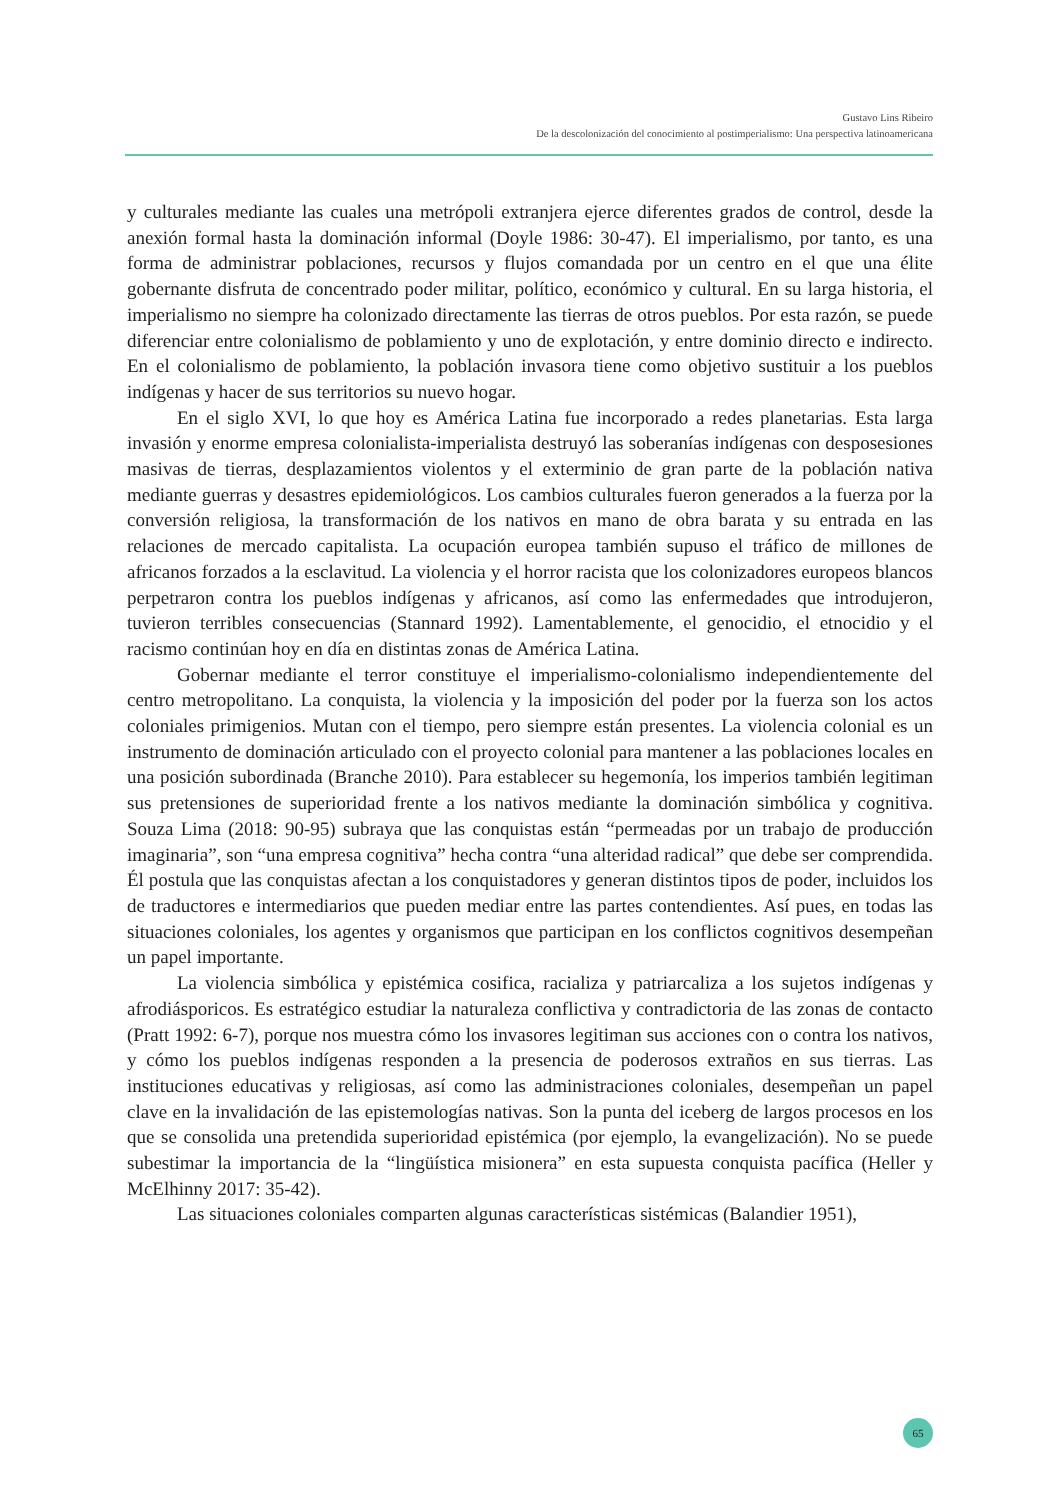Gustavo Lins Ribeiro
De la descolonización del conocimiento al postimperialismo: Una perspectiva latinoamericana
y culturales mediante las cuales una metrópoli extranjera ejerce diferentes grados de control, desde la anexión formal hasta la dominación informal (Doyle 1986: 30-47). El imperialismo, por tanto, es una forma de administrar poblaciones, recursos y flujos comandada por un centro en el que una élite gobernante disfruta de concentrado poder militar, político, económico y cultural. En su larga historia, el imperialismo no siempre ha colonizado directamente las tierras de otros pueblos. Por esta razón, se puede diferenciar entre colonialismo de poblamiento y uno de explotación, y entre dominio directo e indirecto. En el colonialismo de poblamiento, la población invasora tiene como objetivo sustituir a los pueblos indígenas y hacer de sus territorios su nuevo hogar.
En el siglo XVI, lo que hoy es América Latina fue incorporado a redes planetarias. Esta larga invasión y enorme empresa colonialista-imperialista destruyó las soberanías indígenas con desposesiones masivas de tierras, desplazamientos violentos y el exterminio de gran parte de la población nativa mediante guerras y desastres epidemiológicos. Los cambios culturales fueron generados a la fuerza por la conversión religiosa, la transformación de los nativos en mano de obra barata y su entrada en las relaciones de mercado capitalista. La ocupación europea también supuso el tráfico de millones de africanos forzados a la esclavitud. La violencia y el horror racista que los colonizadores europeos blancos perpetraron contra los pueblos indígenas y africanos, así como las enfermedades que introdujeron, tuvieron terribles consecuencias (Stannard 1992). Lamentablemente, el genocidio, el etnocidio y el racismo continúan hoy en día en distintas zonas de América Latina.
Gobernar mediante el terror constituye el imperialismo-colonialismo independientemente del centro metropolitano. La conquista, la violencia y la imposición del poder por la fuerza son los actos coloniales primigenios. Mutan con el tiempo, pero siempre están presentes. La violencia colonial es un instrumento de dominación articulado con el proyecto colonial para mantener a las poblaciones locales en una posición subordinada (Branche 2010). Para establecer su hegemonía, los imperios también legitiman sus pretensiones de superioridad frente a los nativos mediante la dominación simbólica y cognitiva. Souza Lima (2018: 90-95) subraya que las conquistas están “permeadas por un trabajo de producción imaginaria”, son “una empresa cognitiva” hecha contra “una alteridad radical” que debe ser comprendida. Él postula que las conquistas afectan a los conquistadores y generan distintos tipos de poder, incluidos los de traductores e intermediarios que pueden mediar entre las partes contendientes. Así pues, en todas las situaciones coloniales, los agentes y organismos que participan en los conflictos cognitivos desempeñan un papel importante.
La violencia simbólica y epistémica cosifica, racializa y patriarcaliza a los sujetos indígenas y afrodiásporicos. Es estratégico estudiar la naturaleza conflictiva y contradictoria de las zonas de contacto (Pratt 1992: 6-7), porque nos muestra cómo los invasores legitiman sus acciones con o contra los nativos, y cómo los pueblos indígenas responden a la presencia de poderosos extraños en sus tierras. Las instituciones educativas y religiosas, así como las administraciones coloniales, desempeñan un papel clave en la invalidación de las epistemologías nativas. Son la punta del iceberg de largos procesos en los que se consolida una pretendida superioridad epistémica (por ejemplo, la evangelización). No se puede subestimar la importancia de la “lingüística misionera” en esta supuesta conquista pacífica (Heller y McElhinny 2017: 35-42).
Las situaciones coloniales comparten algunas características sistémicas (Balandier 1951),
65